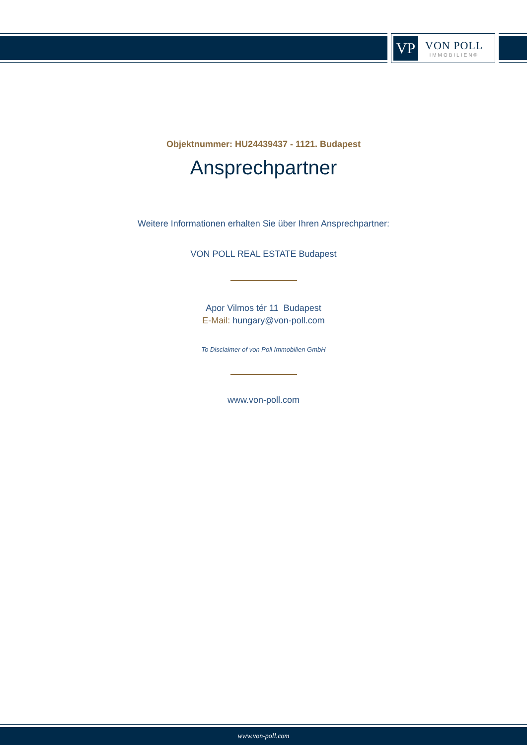VP
VON POLL
IMMOBILIEN®
Objektnummer: HU24439437 - 1121. Budapest
Ansprechpartner
Weitere Informationen erhalten Sie über Ihren Ansprechpartner:
VON POLL REAL ESTATE Budapest
Apor Vilmos tér 11 Budapest
E-Mail: hungary@von-poll.com
To Disclaimer of von Poll Immobilien GmbH
www.von-poll.com
www.von-poll.com